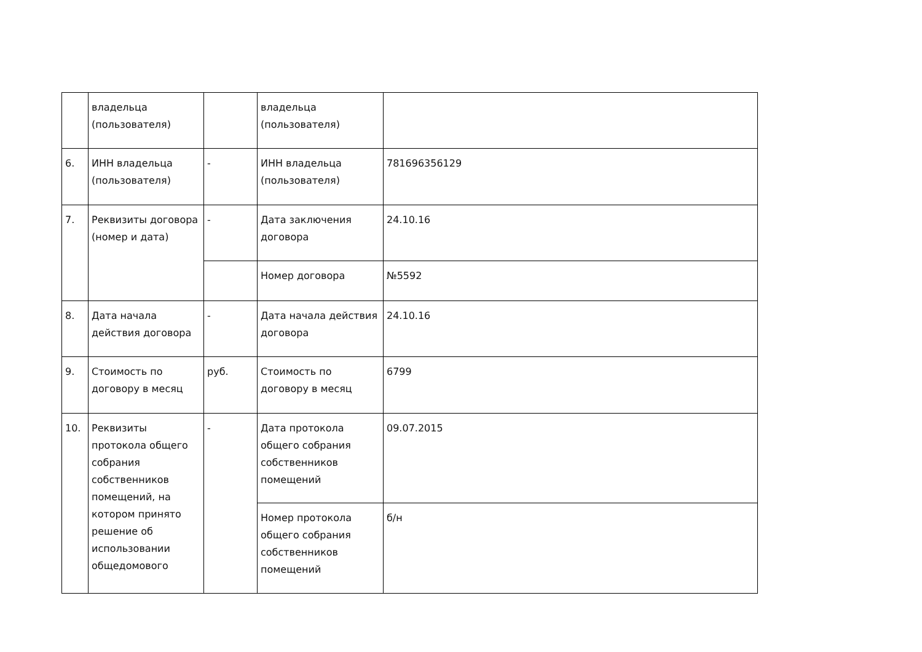| | владельца (пользователя) | | владельца (пользователя) | |
| 6. | ИНН владельца (пользователя) | - | ИНН владельца (пользователя) | 781696356129 |
| 7. | Реквизиты договора (номер и дата) | - | Дата заключения договора | 24.10.16 |
| | | | Номер договора | №5592 |
| 8. | Дата начала действия договора | - | Дата начала действия договора | 24.10.16 |
| 9. | Стоимость по договору в месяц | руб. | Стоимость по договору в месяц | 6799 |
| 10. | Реквизиты протокола общего собрания собственников помещений, на котором принято решение об использовании общедомового | - | Дата протокола общего собрания собственников помещений | 09.07.2015 |
| | | | Номер протокола общего собрания собственников помещений | б/н |